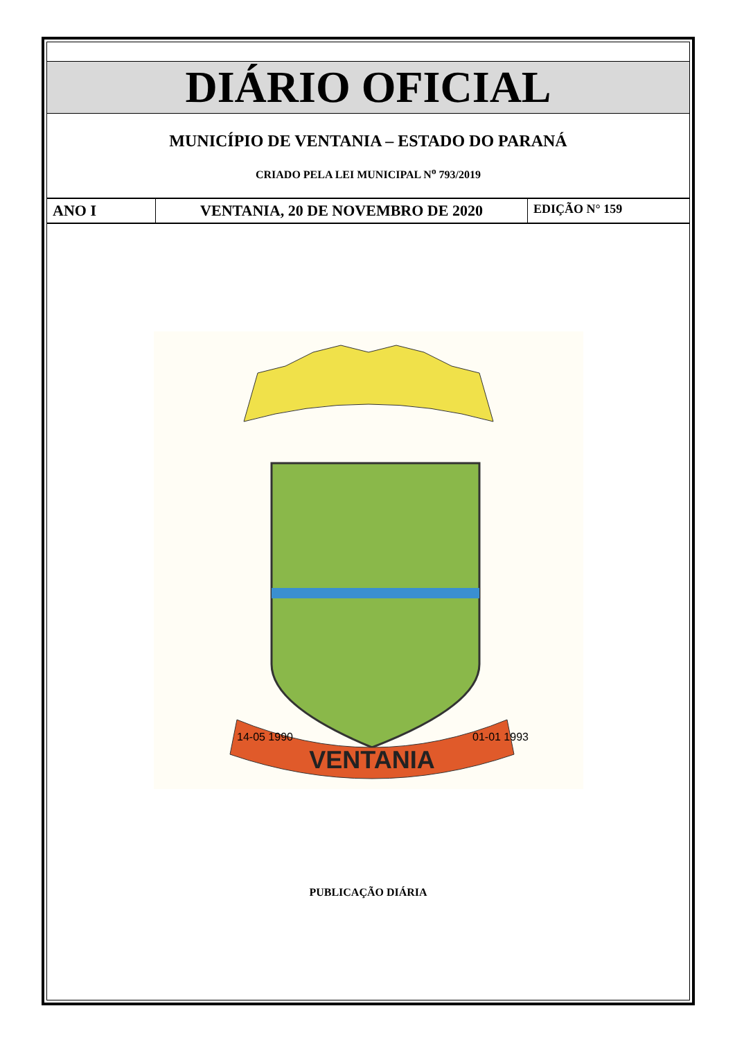DIÁRIO OFICIAL
MUNICÍPIO DE VENTANIA – ESTADO DO PARANÁ
CRIADO PELA LEI MUNICIPAL N<sup>o</sup> 793/2019
ANO I VENTANIA, 20 DE NOVEMBRO DE 2020
EDIÇÃO N° 159
VENTANIA
14-05 1990
01-01 1993
PUBLICAÇÃO DIÁRIA